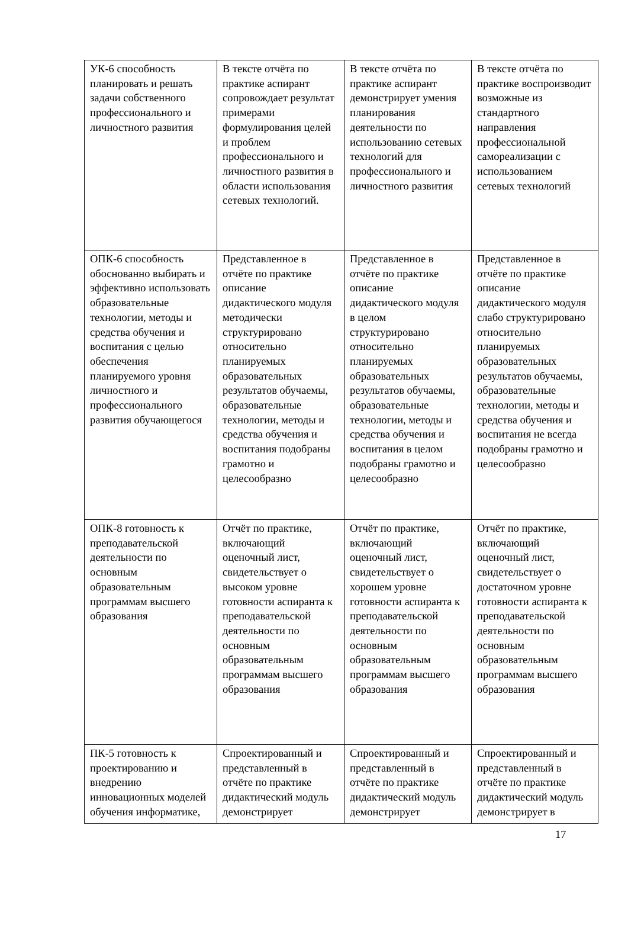| УК-6 способность планировать и решать задачи собственного профессионального и личностного развития | В тексте отчёта по практике аспирант сопровождает результат примерами формулирования целей и проблем профессионального и личностного развития в области использования сетевых технологий. | В тексте отчёта по практике аспирант демонстрирует умения планирования деятельности по использованию сетевых технологий для профессионального и личностного развития | В тексте отчёта по практике воспроизводит возможные из стандартного направления профессиональной самореализации с использованием сетевых технологий |
| ОПК-6 способность обоснованно выбирать и эффективно использовать образовательные технологии, методы и средства обучения и воспитания с целью обеспечения планируемого уровня личностного и профессионального развития обучающегося | Представленное в отчёте по практике описание дидактического модуля методически структурировано относительно планируемых образовательных результатов обучаемы, образовательные технологии, методы и средства обучения и воспитания подобраны грамотно и целесообразно | Представленное в отчёте по практике описание дидактического модуля в целом структурировано относительно планируемых образовательных результатов обучаемы, образовательные технологии, методы и средства обучения и воспитания в целом подобраны грамотно и целесообразно | Представленное в отчёте по практике описание дидактического модуля слабо структурировано относительно планируемых образовательных результатов обучаемы, образовательные технологии, методы и средства обучения и воспитания не всегда подобраны грамотно и целесообразно |
| ОПК-8 готовность к преподавательской деятельности по основным образовательным программам высшего образования | Отчёт по практике, включающий оценочный лист, свидетельствует о высоком уровне готовности аспиранта к преподавательской деятельности по основным образовательным программам высшего образования | Отчёт по практике, включающий оценочный лист, свидетельствует о хорошем уровне готовности аспиранта к преподавательской деятельности по основным образовательным программам высшего образования | Отчёт по практике, включающий оценочный лист, свидетельствует о достаточном уровне готовности аспиранта к преподавательской деятельности по основным образовательным программам высшего образования |
| ПК-5 готовность к проектированию и внедрению инновационных моделей обучения информатике, | Спроектированный и представленный в отчёте по практике дидактический модуль демонстрирует | Спроектированный и представленный в отчёте по практике дидактический модуль демонстрирует | Спроектированный и представленный в отчёте по практике дидактический модуль демонстрирует в |
17